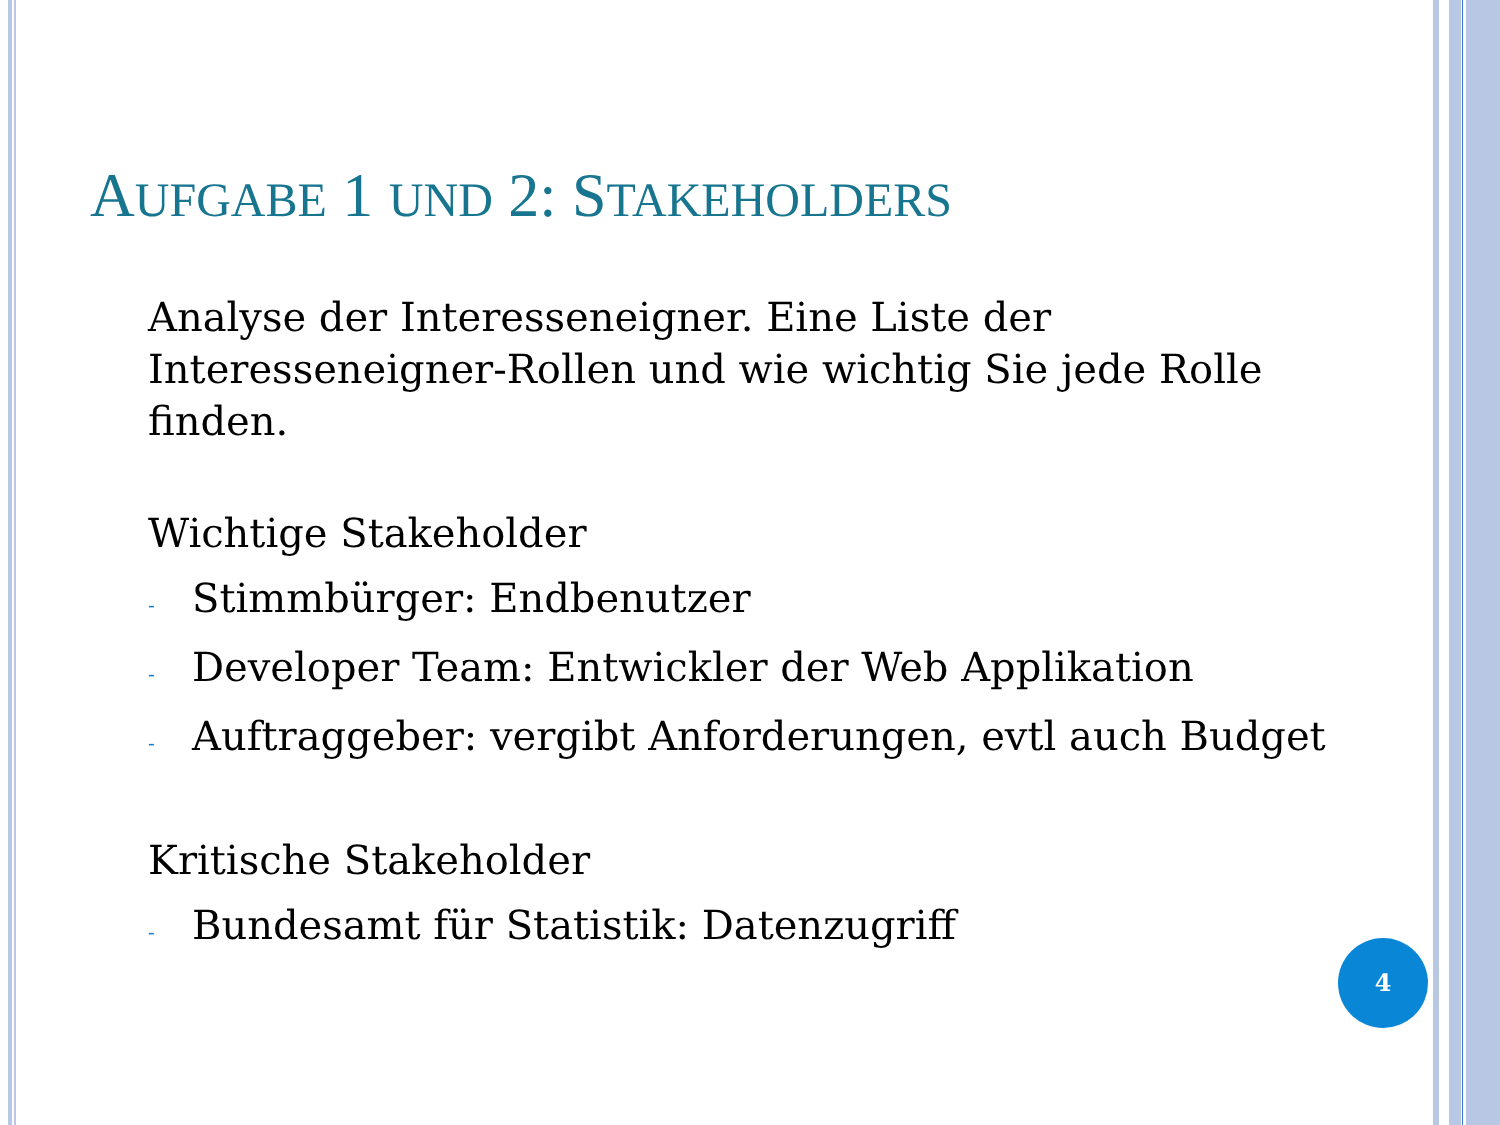AUFGABE 1 UND 2: STAKEHOLDERS
Analyse der Interesseneigner. Eine Liste der Interesseneigner-Rollen und wie wichtig Sie jede Rolle finden.
Wichtige Stakeholder
- Stimmbürger: Endbenutzer
- Developer Team: Entwickler der Web Applikation
- Auftraggeber: vergibt Anforderungen, evtl auch Budget
Kritische Stakeholder
- Bundesamt für Statistik: Datenzugriff
4